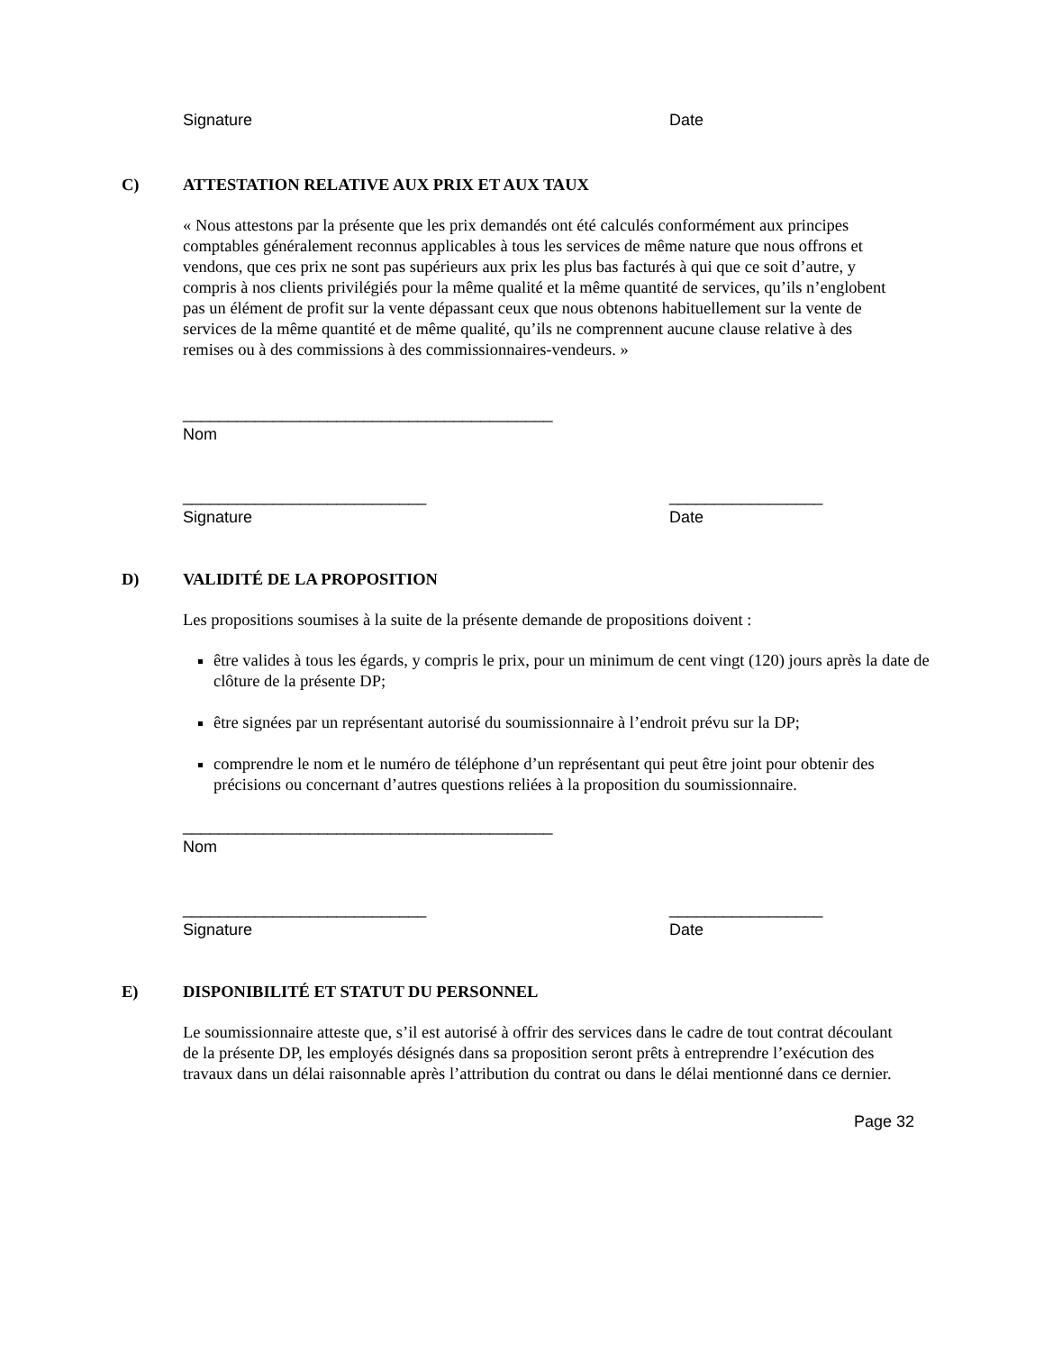Signature Date
C) ATTESTATION RELATIVE AUX PRIX ET AUX TAUX
« Nous attestons par la présente que les prix demandés ont été calculés conformément aux principes comptables généralement reconnus applicables à tous les services de même nature que nous offrons et vendons, que ces prix ne sont pas supérieurs aux prix les plus bas facturés à qui que ce soit d’autre, y compris à nos clients privilégiés pour la même qualité et la même quantité de services, qu’ils n’englobent pas un élément de profit sur la vente dépassant ceux que nous obtenons habituellement sur la vente de services de la même quantité et de même qualité, qu’ils ne comprennent aucune clause relative à des remises ou à des commissions à des commissionnaires-vendeurs. »
_________________________________________
Nom
___________________________
Signature _________________
Date
D) VALIDITÉ DE LA PROPOSITION
Les propositions soumises à la suite de la présente demande de propositions doivent :
être valides à tous les égards, y compris le prix, pour un minimum de cent vingt (120) jours après la date de clôture de la présente DP;
être signées par un représentant autorisé du soumissionnaire à l’endroit prévu sur la DP;
comprendre le nom et le numéro de téléphone d’un représentant qui peut être joint pour obtenir des précisions ou concernant d’autres questions reliées à la proposition du soumissionnaire.
_________________________________________
Nom
___________________________
Signature _________________
Date
E) DISPONIBILITÉ ET STATUT DU PERSONNEL
Le soumissionnaire atteste que, s’il est autorisé à offrir des services dans le cadre de tout contrat découlant de la présente DP, les employés désignés dans sa proposition seront prêts à entreprendre l’exécution des travaux dans un délai raisonnable après l’attribution du contrat ou dans le délai mentionné dans ce dernier.
Page 32